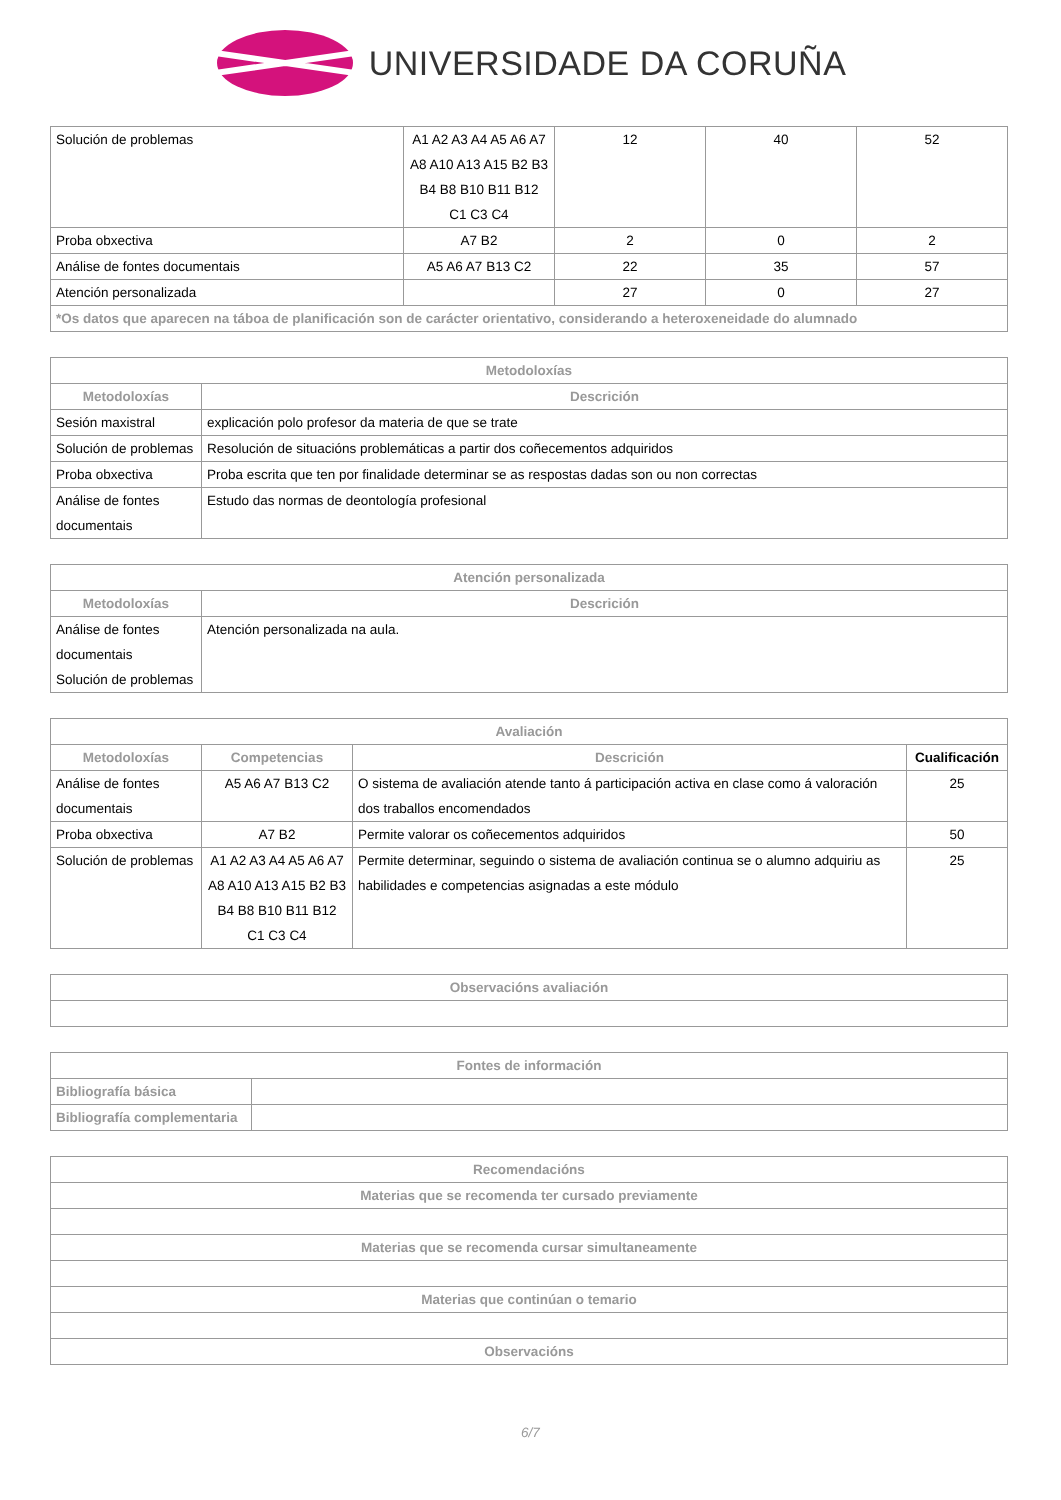UNIVERSIDADE DA CORUÑA
| Solución de problemas | A1 A2 A3 A4 A5 A6 A7 A8 A10 A13 A15 B2 B3 B4 B8 B10 B11 B12 C1 C3 C4 | 12 | 40 | 52 |
| Proba obxectiva | A7 B2 | 2 | 0 | 2 |
| Análise de fontes documentais | A5 A6 A7 B13 C2 | 22 | 35 | 57 |
| Atención personalizada | | 27 | 0 | 27 |
| *Os datos que aparecen na táboa de planificación son de carácter orientativo, considerando a heteroxeneidade do alumnado | | | | |
| Metodoloxías | |
| --- | --- |
| Metodoloxías | Descrición |
| Sesión maxistral | explicación polo profesor da materia de que se trate |
| Solución de problemas | Resolución de situacións problemáticas a partir dos coñecementos adquiridos |
| Proba obxectiva | Proba escrita que ten por finalidade determinar se as respostas dadas son ou non correctas |
| Análise de fontes documentais | Estudo das normas de deontología profesional |
| Atención personalizada | |
| --- | --- |
| Metodoloxías | Descrición |
| Análise de fontes documentais Solución de problemas | Atención personalizada na aula. |
| Avaliación | | | |
| --- | --- | --- | --- |
| Metodoloxías | Competencias | Descrición | Cualificación |
| Análise de fontes documentais | A5 A6 A7 B13 C2 | O sistema de avaliación atende tanto á participación activa en clase como á valoración dos traballos encomendados | 25 |
| Proba obxectiva | A7 B2 | Permite valorar os coñecementos adquiridos | 50 |
| Solución de problemas | A1 A2 A3 A4 A5 A6 A7 A8 A10 A13 A15 B2 B3 B4 B8 B10 B11 B12 C1 C3 C4 | Permite determinar, seguindo o sistema de avaliación continua se o alumno adquiriu as habilidades e competencias asignadas a este módulo | 25 |
| Observacións avaliación |
| --- |
| Fontes de información | |
| --- | --- |
| Bibliografía básica | |
| Bibliografía complementaria | |
| Recomendacións |
| --- |
| Materias que se recomenda ter cursado previamente |
| Materias que se recomenda cursar simultaneamente |
| Materias que continúan o temario |
| Observacións |
6/7